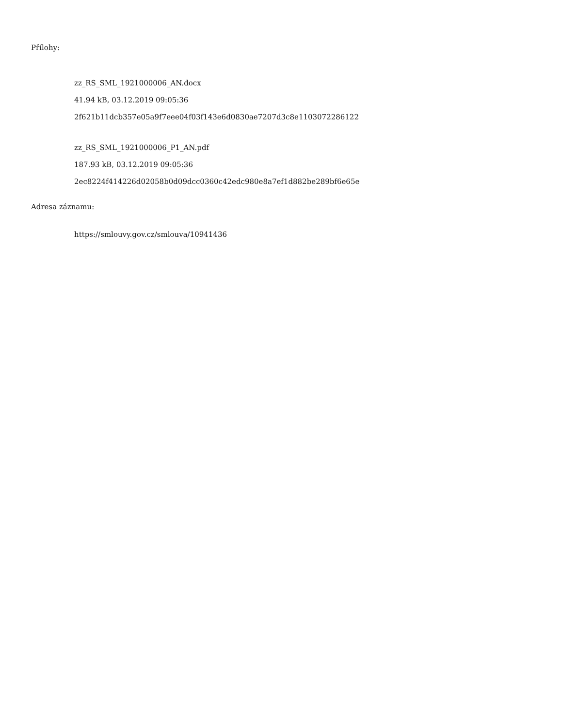Přílohy:
zz_RS_SML_1921000006_AN.docx
41.94 kB, 03.12.2019 09:05:36
2f621b11dcb357e05a9f7eee04f03f143e6d0830ae7207d3c8e1103072286122
zz_RS_SML_1921000006_P1_AN.pdf
187.93 kB, 03.12.2019 09:05:36
2ec8224f414226d02058b0d09dcc0360c42edc980e8a7ef1d882be289bf6e65e
Adresa záznamu:
https://smlouvy.gov.cz/smlouva/10941436